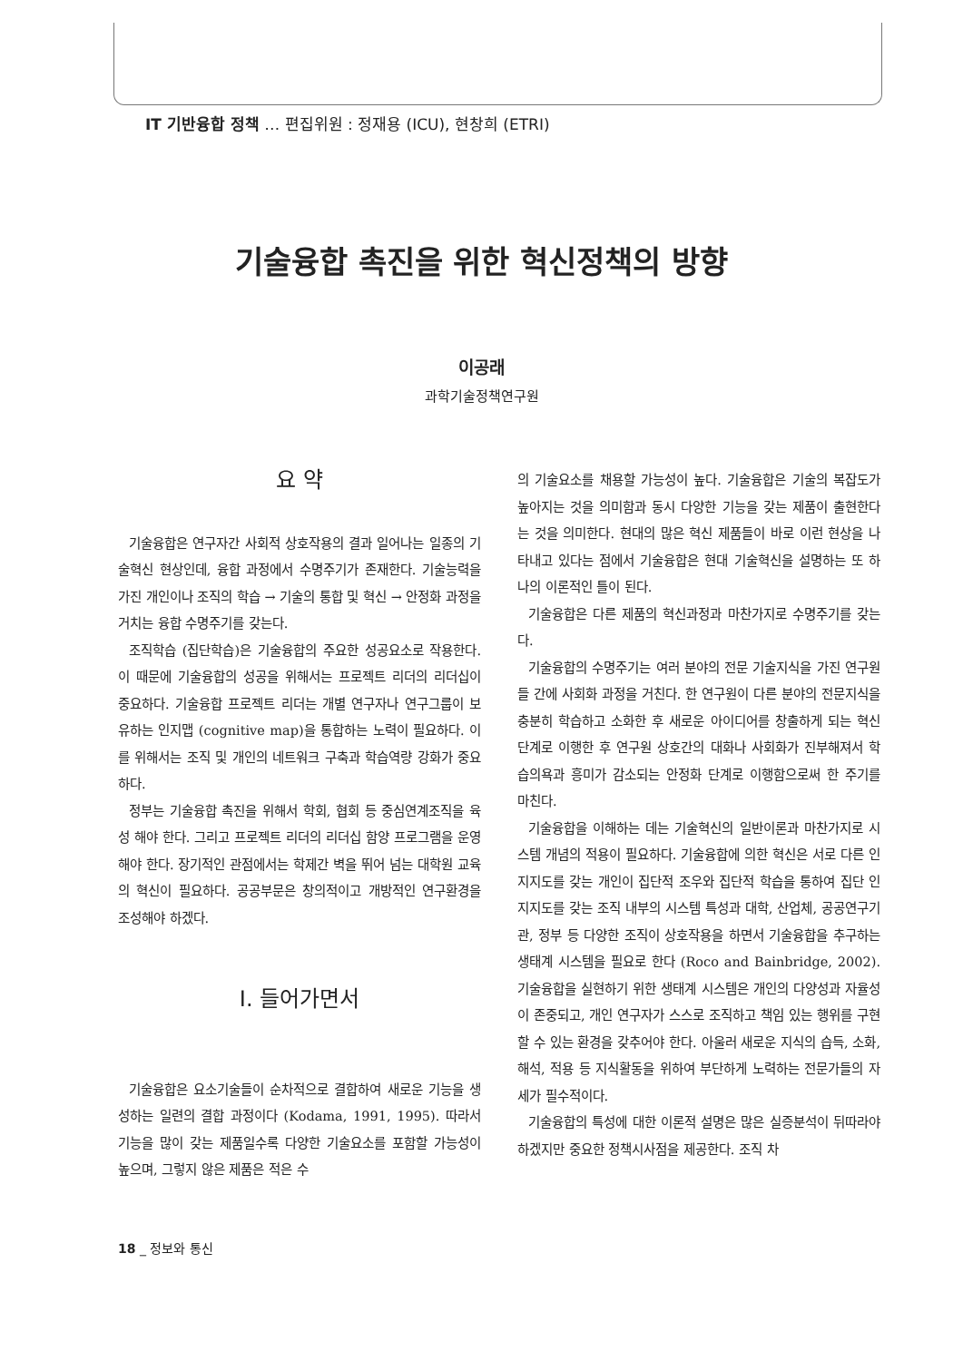IT 기반융합 정책 … 편집위원 : 정재용 (ICU), 현창희 (ETRI)
기술융합 촉진을 위한 혁신정책의 방향
이공래
과학기술정책연구원
요 약
기술융합은 연구자간 사회적 상호작용의 결과 일어나는 일종의 기술혁신 현상인데, 융합 과정에서 수명주기가 존재한다. 기술능력을 가진 개인이나 조직의 학습 → 기술의 통합 및 혁신 → 안정화 과정을 거치는 융합 수명주기를 갖는다.
조직학습 (집단학습)은 기술융합의 주요한 성공요소로 작용한다. 이 때문에 기술융합의 성공을 위해서는 프로젝트 리더의 리더십이 중요하다. 기술융합 프로젝트 리더는 개별 연구자나 연구그룹이 보유하는 인지맵 (cognitive map)을 통합하는 노력이 필요하다. 이를 위해서는 조직 및 개인의 네트워크 구축과 학습역량 강화가 중요하다.
정부는 기술융합 촉진을 위해서 학회, 협회 등 중심연계조직을 육성 해야 한다. 그리고 프로젝트 리더의 리더십 함양 프로그램을 운영해야 한다. 장기적인 관점에서는 학제간 벽을 뛰어 넘는 대학원 교육의 혁신이 필요하다. 공공부문은 창의적이고 개방적인 연구환경을 조성해야 하겠다.
Ⅰ. 들어가면서
기술융합은 요소기술들이 순차적으로 결합하여 새로운 기능을 생성하는 일련의 결합 과정이다 (Kodama, 1991, 1995). 따라서 기능을 많이 갖는 제품일수록 다양한 기술요소를 포함할 가능성이 높으며, 그렇지 않은 제품은 적은 수
의 기술요소를 채용할 가능성이 높다. 기술융합은 기술의 복잡도가 높아지는 것을 의미함과 동시 다양한 기능을 갖는 제품이 출현한다는 것을 의미한다. 현대의 많은 혁신 제품들이 바로 이런 현상을 나타내고 있다는 점에서 기술융합은 현대 기술혁신을 설명하는 또 하나의 이론적인 틀이 된다.
기술융합은 다른 제품의 혁신과정과 마찬가지로 수명주기를 갖는다.
기술융합의 수명주기는 여러 분야의 전문 기술지식을 가진 연구원들 간에 사회화 과정을 거친다. 한 연구원이 다른 분야의 전문지식을 충분히 학습하고 소화한 후 새로운 아이디어를 창출하게 되는 혁신단계로 이행한 후 연구원 상호간의 대화나 사회화가 진부해져서 학습의욕과 흥미가 감소되는 안정화 단계로 이행함으로써 한 주기를 마친다.
기술융합을 이해하는 데는 기술혁신의 일반이론과 마찬가지로 시스템 개념의 적용이 필요하다. 기술융합에 의한 혁신은 서로 다른 인지지도를 갖는 개인이 집단적 조우와 집단적 학습을 통하여 집단 인지지도를 갖는 조직 내부의 시스템 특성과 대학, 산업체, 공공연구기관, 정부 등 다양한 조직이 상호작용을 하면서 기술융합을 추구하는 생태계 시스템을 필요로 한다 (Roco and Bainbridge, 2002). 기술융합을 실현하기 위한 생태계 시스템은 개인의 다양성과 자율성이 존중되고, 개인 연구자가 스스로 조직하고 책임 있는 행위를 구현할 수 있는 환경을 갖추어야 한다. 아울러 새로운 지식의 습득, 소화, 해석, 적용 등 지식활동을 위하여 부단하게 노력하는 전문가들의 자세가 필수적이다.
기술융합의 특성에 대한 이론적 설명은 많은 실증분석이 뒤따라야 하겠지만 중요한 정책시사점을 제공한다. 조직 차
18 _ 정보와 통신